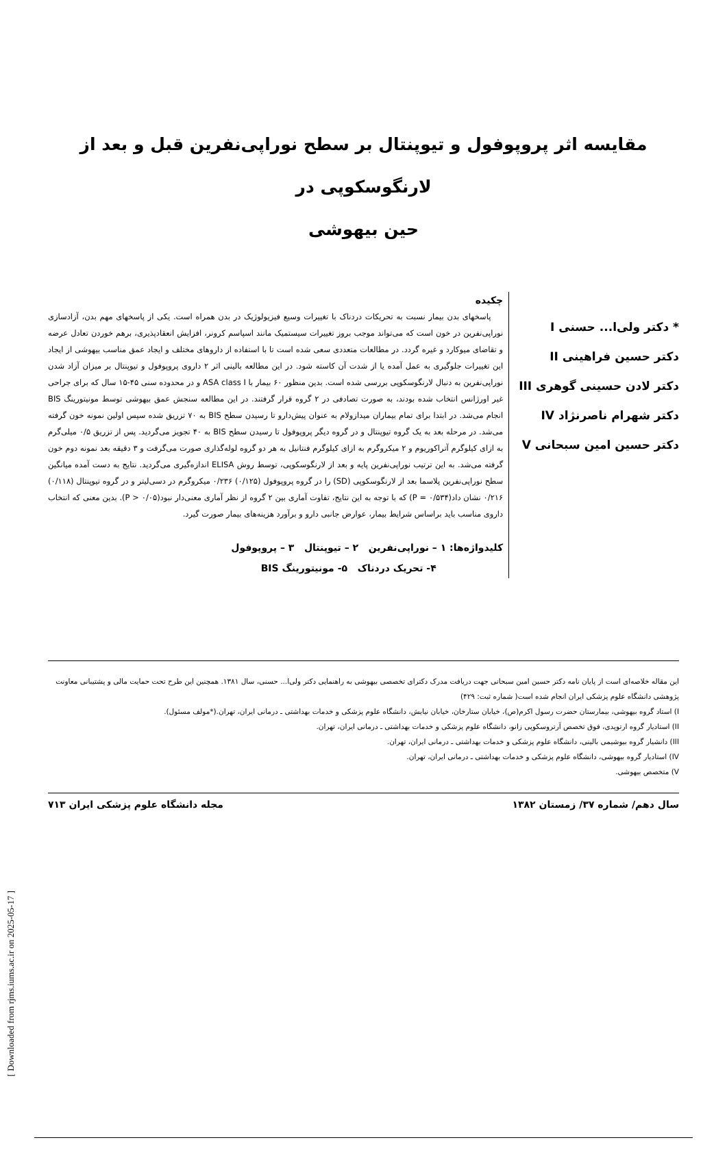مقایسه اثر پروپوفول و تیوپنتال بر سطح نوراپی‌نفرین قبل و بعد از لارنگوسکوپی در
حین بیهوشی
* دکتر ولی‌ا... حسنی I
دکتر حسین فراهینی II
دکتر لادن حسینی گوهری III
دکتر شهرام ناصرنژاد IV
دکتر حسین امین سبحانی V
چکیده
پاسخهای بدن بیمار نسبت به تحریکات دردناک با تغییرات وسیع فیزیولوژیک در بدن همراه است. یکی از پاسخهای مهم بدن، آزادسازی نوراپی‌نفرین در خون است که می‌تواند موجب بروز تغییرات سیستمیک مانند اسپاسم کرونر، افزایش انعقادپذیری، برهم خوردن تعادل عرضه و تقاضای میوکارد و غیره گردد. در مطالعات متعددی سعی شده است تا با استفاده از داروهای مختلف و ایجاد عمق مناسب بیهوشی از ایجاد این تغییرات جلوگیری به عمل آمده یا از شدت آن کاسته شود. در این مطالعه بالینی اثر ۲ داروی پروپوفول و تیوپنتال بر میزان آزاد شدن نوراپی‌نفرین به دنبال لارنگوسکوپی بررسی شده است. بدین منظور ۶۰ بیمار با ASA class I و در محدوده سنی ۴۵-۱۵ سال که برای جراحی غیر اورژانس انتخاب شده بودند، به صورت تصادفی در ۲ گروه قرار گرفتند. در این مطالعه سنجش عمق بیهوشی توسط مونیتورینگ BIS انجام می‌شد. در ابتدا برای تمام بیماران میدازولام به عنوان پیش‌دارو تا رسیدن سطح BIS به ۷۰ تزریق شده سپس اولین نمونه خون گرفته می‌شد. در مرحله بعد به یک گروه تیوپنتال و در گروه دیگر پروپوفول تا رسیدن سطح BIS به ۴۰ تجویز می‌گردید. پس از تزریق ۰/۵ میلی‌گرم به ازای کیلوگرم آتراکوریوم و ۲ میکروگرم به ازای کیلوگرم فنتانیل به هر دو گروه لوله‌گذاری صورت می‌گرفت و ۳ دقیقه بعد نمونه دوم خون گرفته می‌شد. به این ترتیب نوراپی‌نفرین پایه و بعد از لارنگوسکوپی، توسط روش ELISA اندازه‌گیری می‌گردید. نتایج به دست آمده میانگین سطح نوراپی‌نفرین پلاسما بعد از لارنگوسکوپی (SD) را در گروه پروپوفول (۰/۱۲۵) ۰/۲۳۶ میکروگرم در دسی‌لیتر و در گروه تیوپنتال (۰/۱۱۸) ۰/۲۱۶ نشان داد(P = ۰/۵۳۴) که با توجه به این نتایج، تفاوت آماری بین ۲ گروه از نظر آماری معنی‌دار نبود(P > ۰/۰۵). بدین معنی که انتخاب داروی مناسب باید براساس شرایط بیمار، عوارض جانبی دارو و برآورد هزینه‌های بیمار صورت گیرد.
کلیدواژه‌ها: ۱ – نوراپی‌نفرین ۲ – تیوپنتال ۳ – پروپوفول
۴- تحریک دردناک ۵- مونیتورینگ BIS
این مقاله خلاصه‌ای است از پایان نامه دکتر حسین امین سبحانی جهت دریافت مدرک دکترای تخصصی بیهوشی به راهنمایی دکتر ولی‌ا... حسنی، سال ۱۳۸۱. همچنین این طرح تحت حمایت مالی و پشتیبانی معاونت پژوهشی دانشگاه علوم پزشکی ایران انجام شده است( شماره ثبت: ۴۲۹)
I) استاد گروه بیهوشی، بیمارستان حضرت رسول اکرم(ص)، خیابان ستارخان، خیابان نیایش، دانشگاه علوم پزشکی و خدمات بهداشتی ـ درمانی ایران، تهران.(*مولف مسئول).
II) استادیار گروه ارتوپدی، فوق تخصص آرتروسکوپی زانو، دانشگاه علوم پزشکی و خدمات بهداشتی ـ درمانی ایران، تهران.
III) دانشیار گروه بیوشیمی بالینی، دانشگاه علوم پزشکی و خدمات بهداشتی ـ درمانی ایران، تهران.
IV) استادیار گروه بیهوشی، دانشگاه علوم پزشکی و خدمات بهداشتی ـ درمانی ایران، تهران.
V) متخصص بیهوشی.
سال دهم/ شماره ۳۷/ زمستان ۱۳۸۲ مجله دانشگاه علوم پزشکی ایران ۷۱۳
[ Downloaded from rjms.iums.ac.ir on 2025-05-17 ]